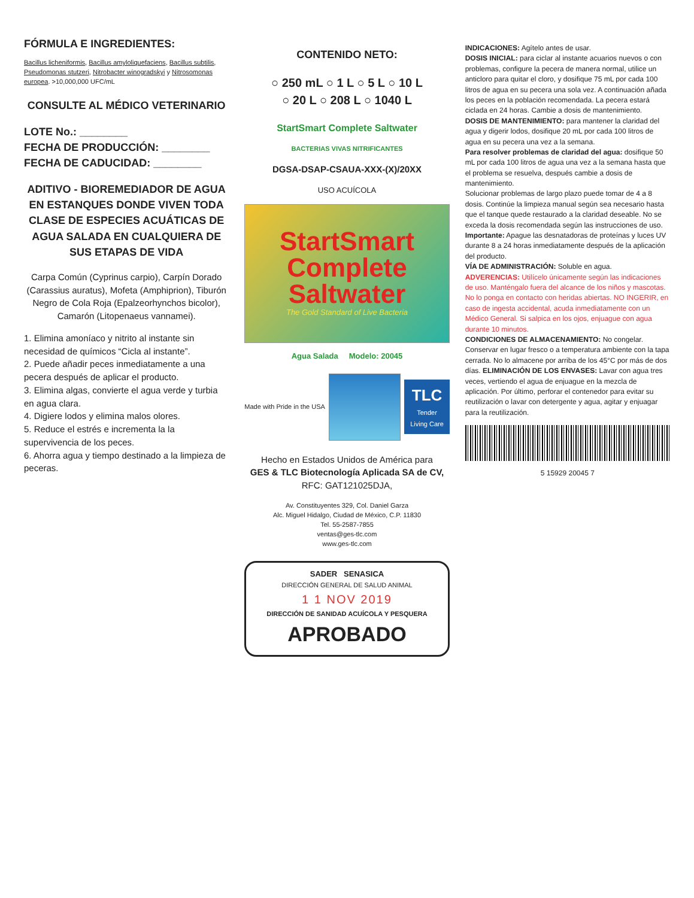FÓRMULA E INGREDIENTES:
Bacillus licheniformis, Bacillus amyloliquefaciens, Bacillus subtilis, Pseudomonas stutzeri, Nitrobacter winogradskyi y Nitrosomonas europea. >10,000,000 UFC/mL
CONSULTE AL MÉDICO VETERINARIO
LOTE No.: ________
FECHA DE PRODUCCIÓN: ________
FECHA DE CADUCIDAD: ________
ADITIVO - BIOREMEDIADOR DE AGUA EN ESTANQUES DONDE VIVEN TODA CLASE DE ESPECIES ACUÁTICAS DE AGUA SALADA EN CUALQUIERA DE SUS ETAPAS DE VIDA
Carpa Común (Cyprinus carpio), Carpín Dorado (Carassius auratus), Mofeta (Amphiprion), Tiburón Negro de Cola Roja (Epalzeorhynchos bicolor), Camarón (Litopenaeus vannamei).
1. Elimina amoníaco y nitrito al instante sin necesidad de químicos “Cicla al instante”.
2. Puede añadir peces inmediatamente a una pecera después de aplicar el producto.
3. Elimina algas, convierte el agua verde y turbia en agua clara.
4. Digiere lodos y elimina malos olores.
5. Reduce el estrés e incrementa la la supervivencia de los peces.
6. Ahorra agua y tiempo destinado a la limpieza de peceras.
CONTENIDO NETO:
○ 250 mL ○ 1 L ○ 5 L ○ 10 L
○ 20 L ○ 208 L ○ 1040 L
StartSmart Complete Saltwater
BACTERIAS VIVAS NITRIFICANTES
DGSA-DSAP-CSAUA-XXX-(X)/20XX
USO ACUÍCOLA
StartSmart
Complete
Saltwater
The Gold Standard of Live Bacteria
Agua Salada Modelo: 20045
Made with Pride in the USA
TLC
Tender Living Care
Hecho en Estados Unidos de América para
GES & TLC Biotecnología Aplicada SA de CV,
RFC: GAT121025DJA,
Av. Constituyentes 329, Col. Daniel Garza
Alc. Miguel Hidalgo, Ciudad de México, C.P. 11830
Tel. 55-2587-7855
ventas@ges-tlc.com
www.ges-tlc.com
SADER SENASICA
DIRECCIÓN GENERAL DE SALUD ANIMAL
1 1 NOV 2019
DIRECCIÓN DE SANIDAD ACUÍCOLA Y PESQUERA
APROBADO
INDICACIONES: Agítelo antes de usar.
DOSIS INICIAL: para ciclar al instante acuarios nuevos o con problemas, configure la pecera de manera normal, utilice un anticloro para quitar el cloro, y dosifique 75 mL por cada 100 litros de agua en su pecera una sola vez. A continuación añada los peces en la población recomendada. La pecera estará ciclada en 24 horas. Cambie a dosis de mantenimiento.
DOSIS DE MANTENIMIENTO: para mantener la claridad del agua y digerir lodos, dosifique 20 mL por cada 100 litros de agua en su pecera una vez a la semana.
Para resolver problemas de claridad del agua: dosifique 50 mL por cada 100 litros de agua una vez a la semana hasta que el problema se resuelva, después cambie a dosis de mantenimiento.
Solucionar problemas de largo plazo puede tomar de 4 a 8 dosis. Continúe la limpieza manual según sea necesario hasta que el tanque quede restaurado a la claridad deseable. No se exceda la dosis recomendada según las instrucciones de uso. Importante: Apague las desnatadoras de proteínas y luces UV durante 8 a 24 horas inmediatamente después de la aplicación del producto.
VÍA DE ADMINISTRACIÓN: Soluble en agua.
ADVERENCIAS: Utilícelo únicamente según las indicaciones de uso. Manténgalo fuera del alcance de los niños y mascotas. No lo ponga en contacto con heridas abiertas. NO INGERIR, en caso de ingesta accidental, acuda inmediatamente con un Médico General. Si salpica en los ojos, enjuague con agua durante 10 minutos.
CONDICIONES DE ALMACENAMIENTO: No congelar. Conservar en lugar fresco o a temperatura ambiente con la tapa cerrada. No lo almacene por arriba de los 45°C por más de dos días. ELIMINACIÓN DE LOS ENVASES: Lavar con agua tres veces, vertiendo el agua de enjuague en la mezcla de aplicación. Por último, perforar el contenedor para evitar su reutilización o lavar con detergente y agua, agitar y enjuagar para la reutilización.
5 15929 20045 7